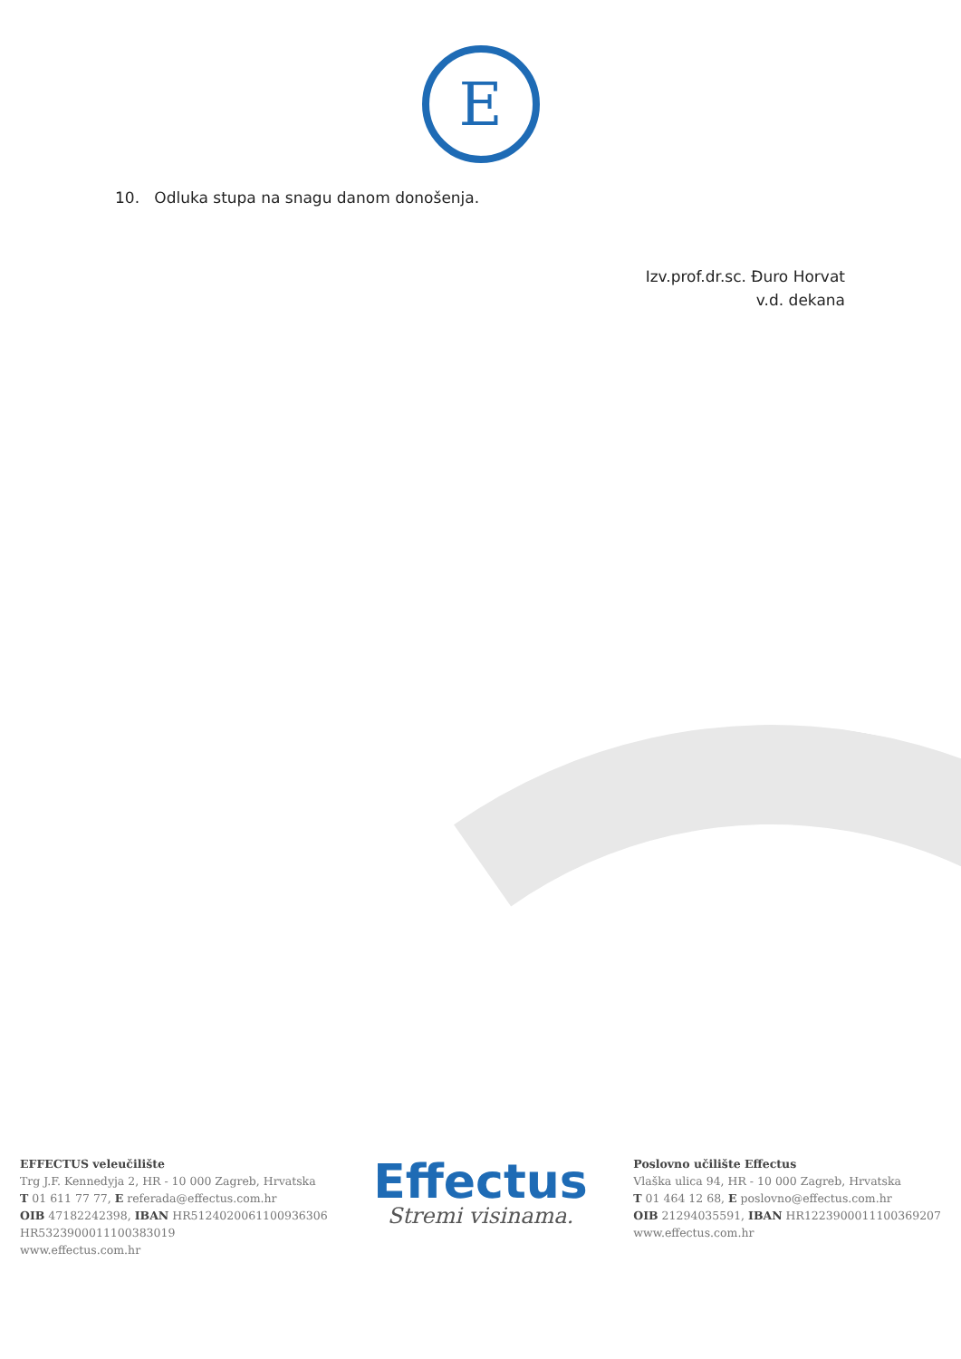E
10. Odluka stupa na snagu danom donošenja.
Izv.prof.dr.sc. Đuro Horvat
v.d. dekana
EFFECTUS veleučilište
Trg J.F. Kennedyja 2, HR - 10 000 Zagreb, Hrvatska
T 01 611 77 77, E referada@effectus.com.hr
OIB 47182242398, IBAN HR5124020061100936306
HR5323900011100383019
www.effectus.com.hr
Effectus
Stremi visinama.
Poslovno učilište Effectus
Vlaška ulica 94, HR - 10 000 Zagreb, Hrvatska
T 01 464 12 68, E poslovno@effectus.com.hr
OIB 21294035591, IBAN HR1223900011100369207
www.effectus.com.hr